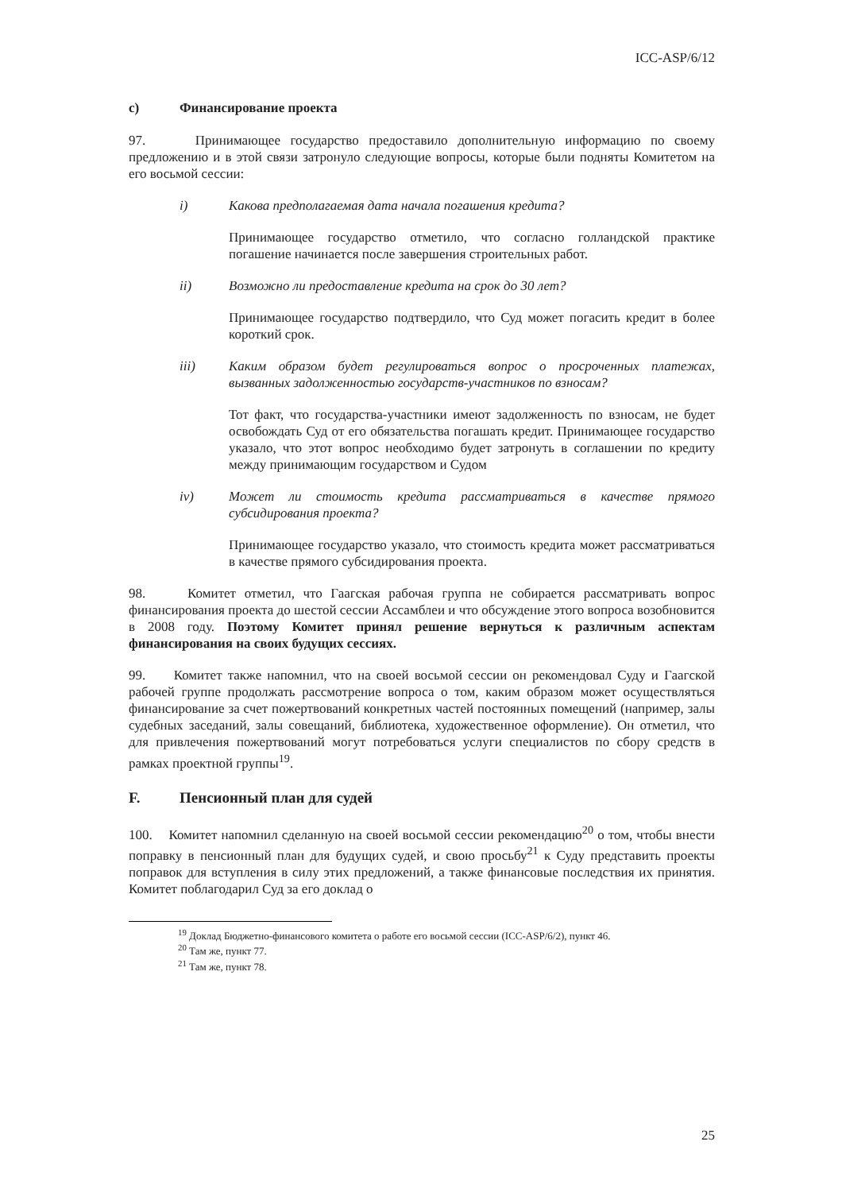ICC-ASP/6/12
c) Финансирование проекта
97. Принимающее государство предоставило дополнительную информацию по своему предложению и в этой связи затронуло следующие вопросы, которые были подняты Комитетом на его восьмой сессии:
i) Какова предполагаемая дата начала погашения кредита?
Принимающее государство отметило, что согласно голландской практике погашение начинается после завершения строительных работ.
ii) Возможно ли предоставление кредита на срок до 30 лет?
Принимающее государство подтвердило, что Суд может погасить кредит в более короткий срок.
iii) Каким образом будет регулироваться вопрос о просроченных платежах, вызванных задолженностью государств-участников по взносам?
Тот факт, что государства-участники имеют задолженность по взносам, не будет освобождать Суд от его обязательства погашать кредит. Принимающее государство указало, что этот вопрос необходимо будет затронуть в соглашении по кредиту между принимающим государством и Судом
iv) Может ли стоимость кредита рассматриваться в качестве прямого субсидирования проекта?
Принимающее государство указало, что стоимость кредита может рассматриваться в качестве прямого субсидирования проекта.
98. Комитет отметил, что Гаагская рабочая группа не собирается рассматривать вопрос финансирования проекта до шестой сессии Ассамблеи и что обсуждение этого вопроса возобновится в 2008 году. Поэтому Комитет принял решение вернуться к различным аспектам финансирования на своих будущих сессиях.
99. Комитет также напомнил, что на своей восьмой сессии он рекомендовал Суду и Гаагской рабочей группе продолжать рассмотрение вопроса о том, каким образом может осуществляться финансирование за счет пожертвований конкретных частей постоянных помещений (например, залы судебных заседаний, залы совещаний, библиотека, художественное оформление). Он отметил, что для привлечения пожертвований могут потребоваться услуги специалистов по сбору средств в рамках проектной группы<sup>19</sup>.
F. Пенсионный план для судей
100. Комитет напомнил сделанную на своей восьмой сессии рекомендацию<sup>20</sup> о том, чтобы внести поправку в пенсионный план для будущих судей, и свою просьбу<sup>21</sup> к Суду представить проекты поправок для вступления в силу этих предложений, а также финансовые последствия их принятия. Комитет поблагодарил Суд за его доклад о
<sup>19</sup> Доклад Бюджетно-финансового комитета о работе его восьмой сессии (ICC-ASP/6/2), пункт 46.
<sup>20</sup> Там же, пункт 77.
<sup>21</sup> Там же, пункт 78.
25